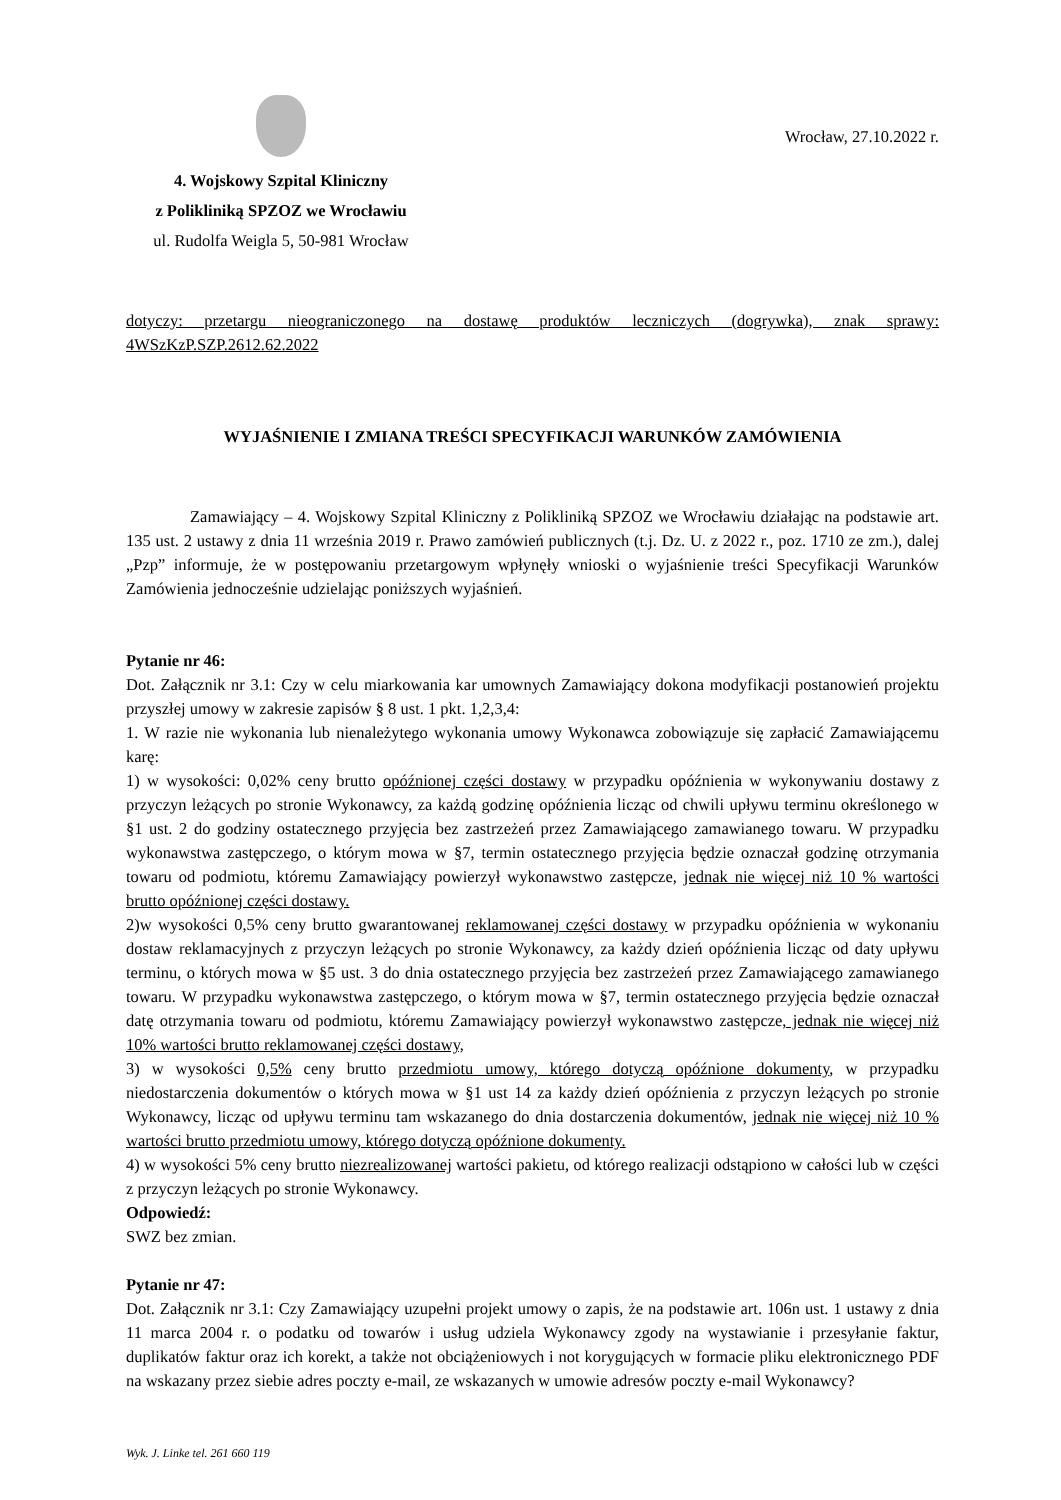4. Wojskowy Szpital Kliniczny
z Polikliniką SPZOZ we Wrocławiu
ul. Rudolfa Weigla 5, 50-981 Wrocław
Wrocław, 27.10.2022 r.
dotyczy: przetargu nieograniczonego na dostawę produktów leczniczych (dogrywka), znak sprawy: 4WSzKzP.SZP.2612.62.2022
WYJAŚNIENIE I ZMIANA TREŚCI SPECYFIKACJI WARUNKÓW ZAMÓWIENIA
Zamawiający – 4. Wojskowy Szpital Kliniczny z Polikliniką SPZOZ we Wrocławiu działając na podstawie art. 135 ust. 2 ustawy z dnia 11 września 2019 r. Prawo zamówień publicznych (t.j. Dz. U. z 2022 r., poz. 1710 ze zm.), dalej „Pzp” informuje, że w postępowaniu przetargowym wpłynęły wnioski o wyjaśnienie treści Specyfikacji Warunków Zamówienia jednocześnie udzielając poniższych wyjaśnień.
Pytanie nr 46:
Dot. Załącznik nr 3.1: Czy w celu miarkowania kar umownych Zamawiający dokona modyfikacji postanowień projektu przyszłej umowy w zakresie zapisów § 8 ust. 1 pkt. 1,2,3,4:
1. W razie nie wykonania lub nienależytego wykonania umowy Wykonawca zobowiązuje się zapłacić Zamawiającemu karę:
1) w wysokości: 0,02% ceny brutto opóźnionej części dostawy w przypadku opóźnienia w wykonywaniu dostawy z przyczyn leżących po stronie Wykonawcy, za każdą godzinę opóźnienia licząc od chwili upływu terminu określonego w §1 ust. 2 do godziny ostatecznego przyjęcia bez zastrzeżeń przez Zamawiającego zamawianego towaru. W przypadku wykonawstwa zastępczego, o którym mowa w §7, termin ostatecznego przyjęcia będzie oznaczał godzinę otrzymania towaru od podmiotu, któremu Zamawiający powierzył wykonawstwo zastępcze, jednak nie więcej niż 10 % wartości brutto opóźnionej części dostawy.
2)w wysokości 0,5% ceny brutto gwarantowanej reklamowanej części dostawy w przypadku opóźnienia w wykonaniu dostaw reklamacyjnych z przyczyn leżących po stronie Wykonawcy, za każdy dzień opóźnienia licząc od daty upływu terminu, o których mowa w §5 ust. 3 do dnia ostatecznego przyjęcia bez zastrzeżeń przez Zamawiającego zamawianego towaru. W przypadku wykonawstwa zastępczego, o którym mowa w §7, termin ostatecznego przyjęcia będzie oznaczał datę otrzymania towaru od podmiotu, któremu Zamawiający powierzył wykonawstwo zastępcze, jednak nie więcej niż 10% wartości brutto reklamowanej części dostawy,
3) w wysokości 0,5% ceny brutto przedmiotu umowy, którego dotyczą opóźnione dokumenty, w przypadku niedostarczenia dokumentów o których mowa w §1 ust 14 za każdy dzień opóźnienia z przyczyn leżących po stronie Wykonawcy, licząc od upływu terminu tam wskazanego do dnia dostarczenia dokumentów, jednak nie więcej niż 10 % wartości brutto przedmiotu umowy, którego dotyczą opóźnione dokumenty.
4) w wysokości 5% ceny brutto niezrealizowanej wartości pakietu, od którego realizacji odstąpiono w całości lub w części z przyczyn leżących po stronie Wykonawcy.
Odpowiedź:
SWZ bez zmian.
Pytanie nr 47:
Dot. Załącznik nr 3.1: Czy Zamawiający uzupełni projekt umowy o zapis, że na podstawie art. 106n ust. 1 ustawy z dnia 11 marca 2004 r. o podatku od towarów i usług udziela Wykonawcy zgody na wystawianie i przesyłanie faktur, duplikatów faktur oraz ich korekt, a także not obciążeniowych i not korygujących w formacie pliku elektronicznego PDF na wskazany przez siebie adres poczty e-mail, ze wskazanych w umowie adresów poczty e-mail Wykonawcy?
Wyk. J. Linke tel. 261 660 119